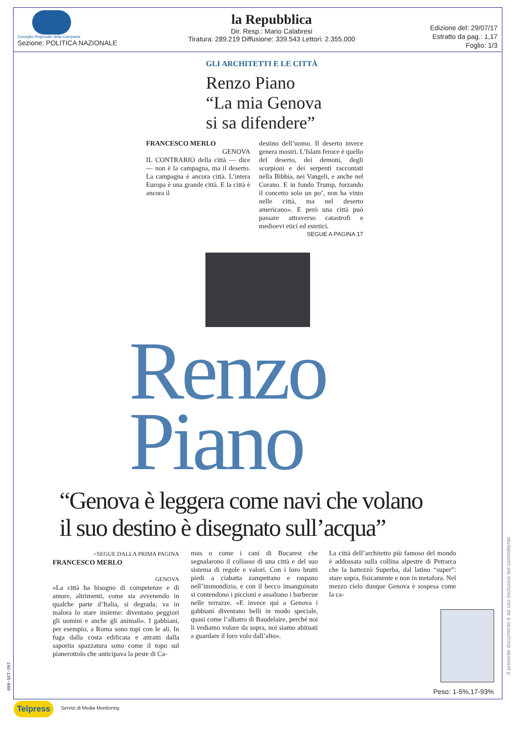Consiglio Regionale della Campania
Sezione: POLITICA NAZIONALE
la Repubblica
Dir. Resp.: Mario Calabresi
Tiratura: 289.219 Diffusione: 339.543 Lettori: 2.355.000
Edizione del: 29/07/17
Estratto da pag.: 1,17
Foglio: 1/3
GLI ARCHITETTI E LE CITTÀ
Renzo Piano
“La mia Genova
si sa difendere”
FRANCESCO MERLO
GENOVA
IL CONTRARIO della città — dice — non è la campagna, ma il deserto. La campagna è ancora città. L’intera Europa è una grande città. E la città è ancora il
destino dell’uomo. Il deserto invece genera mostri. L’Islam feroce è quello del deserto, dei demoni, degli scorpioni e dei serpenti raccontati nella Bibbia, nei Vangeli, e anche nel Corano. E in fondo Trump, forzando il concetto solo un po’, non ha vinto nelle città, ma nel deserto americano». E però una città può passare attraverso catastrofi e medioevi etici ed estetici.
SEGUE A PAGINA 17
Renzo
Piano
“Genova è leggera come navi che volano
il suo destino è disegnato sull’acqua”
<SEGUE DALLA PRIMA PAGINA
FRANCESCO MERLO
GENOVA
«La città ha bisogno di competenze e di amore, altrimenti, come sta avvenendo in qualche parte d’Italia, si degrada; va in malora lo stare insieme: diventano peggiori gli uomini e anche gli animali». I gabbiani, per esempio, a Roma sono topi con le ali. In fuga dalla costa edificata e attratti dalla saporita spazzatura sono come il topo sul pianerottolo che anticipava la peste di Ca-
mus o come i cani di Bucarest che segnalarono il collasso di una città e del suo sistema di regole e valori. Con i loro brutti piedi a ciabatta zampettano e raspano nell’immondizia, e con il becco insanguinato si contendono i piccioni e assaltano i barbecue nelle terrazze. «E invece qui a Genova i gabbiani diventano belli in modo speciale, quasi come l’albatro di Baudelaire, perché noi li vediamo volare da sopra, noi siamo abituati a guardare il loro volo dall’alto».
La città dell’architetto più famoso del mondo è addossata sulla collina alpestre di Petrarca che la battezzò Superba, dal latino “super”: stare sopra, fisicamente e non in metafora. Nel mezzo cielo dunque Genova è sospesa come la ca-
Peso: 1-5%,17-93%
193-135-080
Il presente documento è ad uso esclusivo del committente.
Telpress Servizi di Media Monitoring